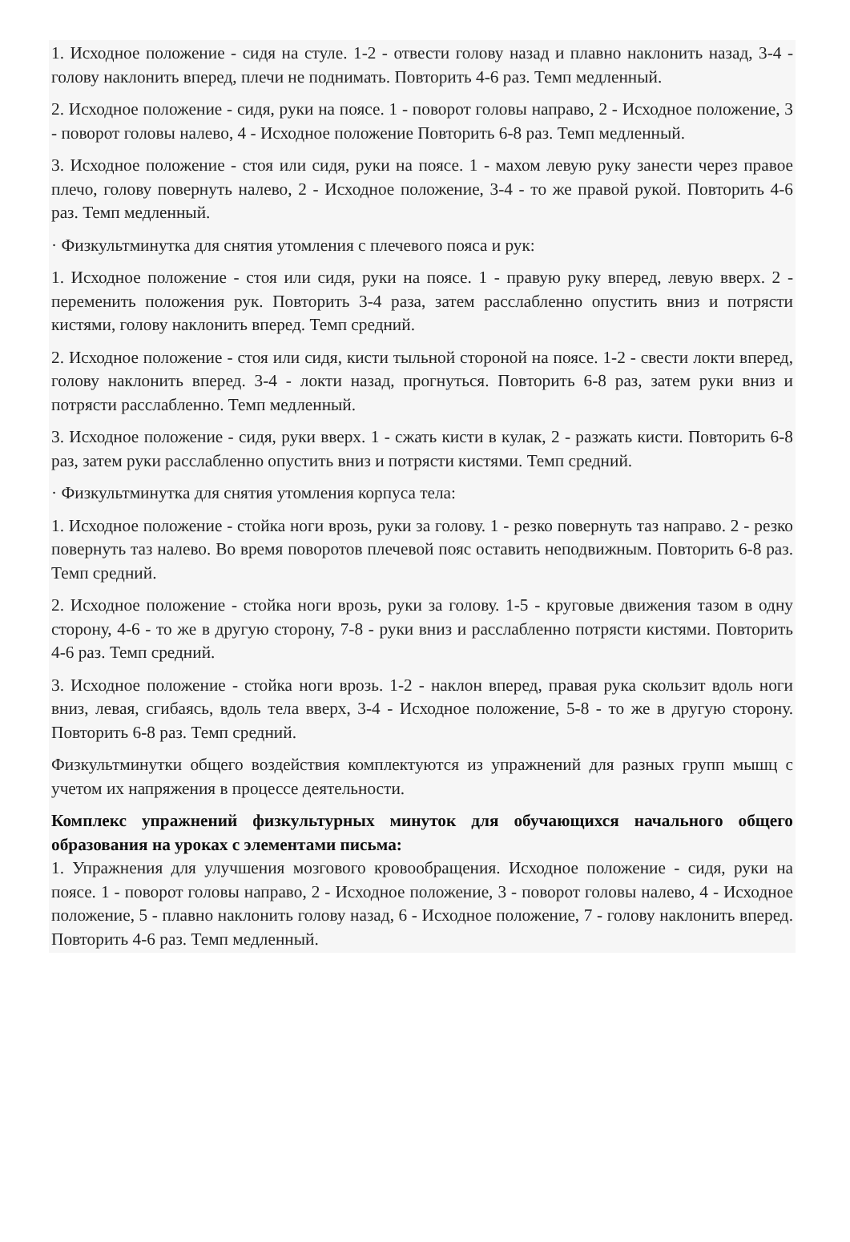1. Исходное положение - сидя на стуле. 1-2 - отвести голову назад и плавно наклонить назад, 3-4 - голову наклонить вперед, плечи не поднимать. Повторить 4-6 раз. Темп медленный.
2. Исходное положение - сидя, руки на поясе. 1 - поворот головы направо, 2 - Исходное положение, 3 - поворот головы налево, 4 - Исходное положение Повторить 6-8 раз. Темп медленный.
3. Исходное положение - стоя или сидя, руки на поясе. 1 - махом левую руку занести через правое плечо, голову повернуть налево, 2 - Исходное положение, 3-4 - то же правой рукой. Повторить 4-6 раз. Темп медленный.
· Физкультминутка для снятия утомления с плечевого пояса и рук:
1. Исходное положение - стоя или сидя, руки на поясе. 1 - правую руку вперед, левую вверх. 2 - переменить положения рук. Повторить 3-4 раза, затем расслабленно опустить вниз и потрясти кистями, голову наклонить вперед. Темп средний.
2. Исходное положение - стоя или сидя, кисти тыльной стороной на поясе. 1-2 - свести локти вперед, голову наклонить вперед. 3-4 - локти назад, прогнуться. Повторить 6-8 раз, затем руки вниз и потрясти расслабленно. Темп медленный.
3. Исходное положение - сидя, руки вверх. 1 - сжать кисти в кулак, 2 - разжать кисти. Повторить 6-8 раз, затем руки расслабленно опустить вниз и потрясти кистями. Темп средний.
· Физкультминутка для снятия утомления корпуса тела:
1. Исходное положение - стойка ноги врозь, руки за голову. 1 - резко повернуть таз направо. 2 - резко повернуть таз налево. Во время поворотов плечевой пояс оставить неподвижным. Повторить 6-8 раз. Темп средний.
2. Исходное положение - стойка ноги врозь, руки за голову. 1-5 - круговые движения тазом в одну сторону, 4-6 - то же в другую сторону, 7-8 - руки вниз и расслабленно потрясти кистями. Повторить 4-6 раз. Темп средний.
3. Исходное положение - стойка ноги врозь. 1-2 - наклон вперед, правая рука скользит вдоль ноги вниз, левая, сгибаясь, вдоль тела вверх, 3-4 - Исходное положение, 5-8 - то же в другую сторону. Повторить 6-8 раз. Темп средний.
Физкультминутки общего воздействия комплектуются из упражнений для разных групп мышц с учетом их напряжения в процессе деятельности.
Комплекс упражнений физкультурных минуток для обучающихся начального общего образования на уроках с элементами письма:
1. Упражнения для улучшения мозгового кровообращения. Исходное положение - сидя, руки на поясе. 1 - поворот головы направо, 2 - Исходное положение, 3 - поворот головы налево, 4 - Исходное положение, 5 - плавно наклонить голову назад, 6 - Исходное положение, 7 - голову наклонить вперед. Повторить 4-6 раз. Темп медленный.